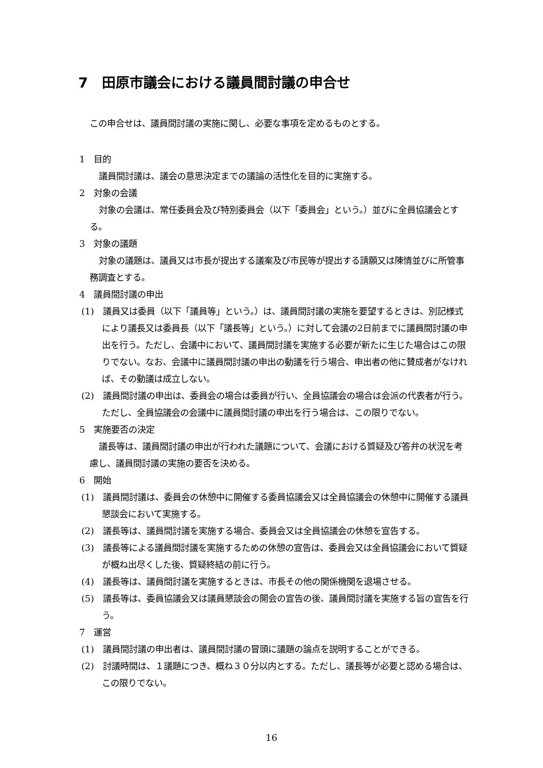7　田原市議会における議員間討議の申合せ
この申合せは、議員間討議の実施に関し、必要な事項を定めるものとする。
1　目的
議員間討議は、議会の意思決定までの議論の活性化を目的に実施する。
2　対象の会議
対象の会議は、常任委員会及び特別委員会（以下「委員会」という。）並びに全員協議会とする。
3　対象の議題
対象の議題は、議員又は市長が提出する議案及び市民等が提出する請願又は陳情並びに所管事務調査とする。
4　議員間討議の申出
(1)　議員又は委員（以下「議員等」という。）は、議員間討議の実施を要望するときは、別記様式により議長又は委員長（以下「議長等」という。）に対して会議の2日前までに議員間討議の申出を行う。ただし、会議中において、議員間討議を実施する必要が新たに生じた場合はこの限りでない。なお、会議中に議員間討議の申出の動議を行う場合、申出者の他に賛成者がなければ、その動議は成立しない。
(2)　議員間討議の申出は、委員会の場合は委員が行い、全員協議会の場合は会派の代表者が行う。ただし、全員協議会の会議中に議員間討議の申出を行う場合は、この限りでない。
5　実施要否の決定
議長等は、議員間討議の申出が行われた議題について、会議における質疑及び答弁の状況を考慮し、議員間討議の実施の要否を決める。
6　開始
(1)　議員間討議は、委員会の休憩中に開催する委員協議会又は全員協議会の休憩中に開催する議員懇談会において実施する。
(2)　議長等は、議員間討議を実施する場合、委員会又は全員協議会の休憩を宣告する。
(3)　議長等による議員間討議を実施するための休憩の宣告は、委員会又は全員協議会において質疑が概ね出尽くした後、質疑終結の前に行う。
(4)　議長等は、議員間討議を実施するときは、市長その他の関係機関を退場させる。
(5)　議長等は、委員協議会又は議員懇談会の開会の宣告の後、議員間討議を実施する旨の宣告を行う。
7　運営
(1)　議員間討議の申出者は、議員間討議の冒頭に議題の論点を説明することができる。
(2)　討議時間は、１議題につき、概ね３０分以内とする。ただし、議長等が必要と認める場合は、この限りでない。
16